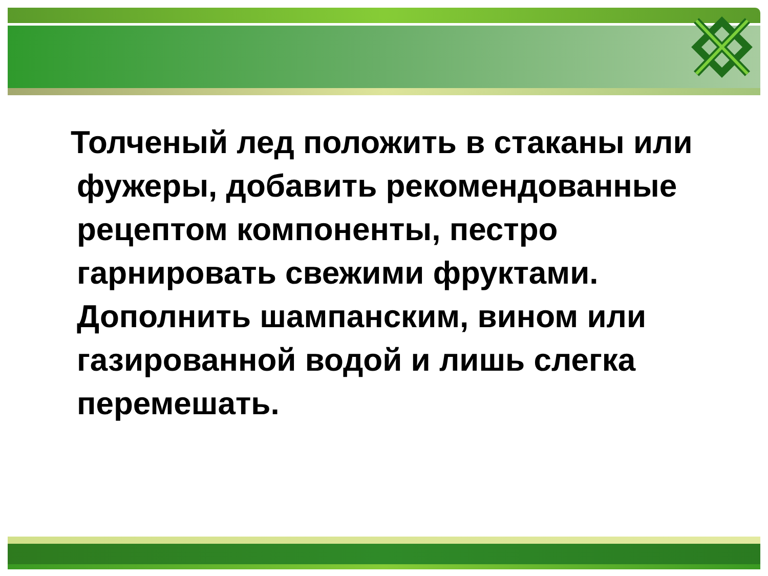Толченый лед положить в стаканы или фужеры, добавить рекомендованные рецептом компоненты, пестро гарнировать свежими фруктами. Дополнить шампанским, вином или газированной водой и лишь слегка перемешать.